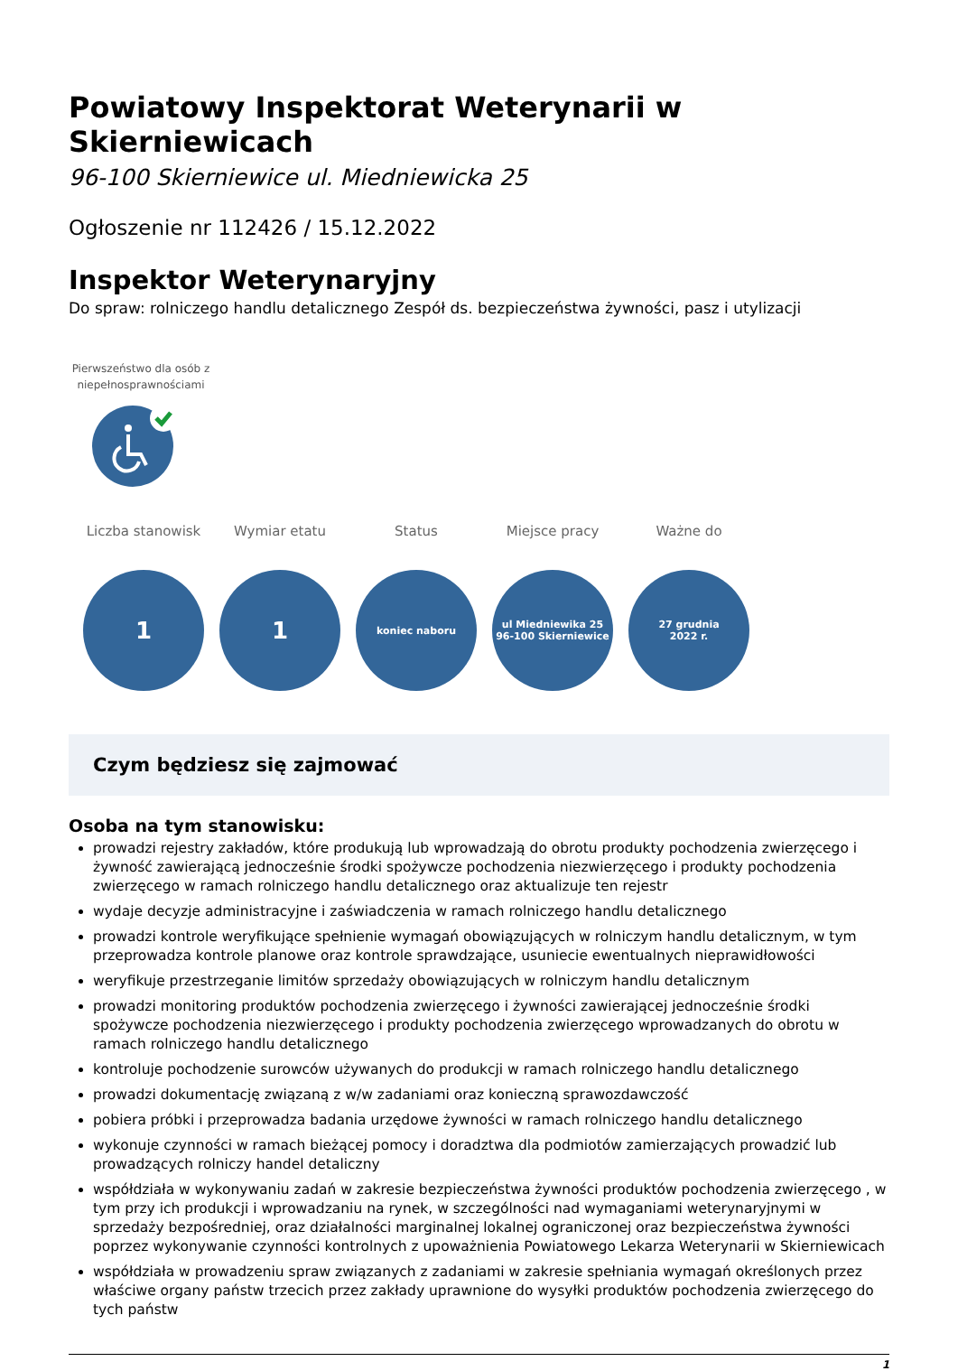Powiatowy Inspektorat Weterynarii w Skierniewicach
96-100 Skierniewice ul. Miedniewicka 25
Ogłoszenie nr 112426 / 15.12.2022
Inspektor Weterynaryjny
Do spraw: rolniczego handlu detalicznego Zespół ds. bezpieczeństwa żywności, pasz i utylizacji
Pierwszeństwo dla osób z niepełnosprawnościami
Liczba stanowisk
1
Wymiar etatu
1
Status
koniec naboru
Miejsce pracy
ul Miedniewika 25
96-100 Skierniewice
Ważne do
27 grudnia
2022 r.
Czym będziesz się zajmować
Osoba na tym stanowisku:
prowadzi rejestry zakładów, które produkują lub wprowadzają do obrotu produkty pochodzenia zwierzęcego i żywność zawierającą jednocześnie środki spożywcze pochodzenia niezwierzęcego i produkty pochodzenia zwierzęcego w ramach rolniczego handlu detalicznego oraz aktualizuje ten rejestr
wydaje decyzje administracyjne i zaświadczenia w ramach rolniczego handlu detalicznego
prowadzi kontrole weryfikujące spełnienie wymagań obowiązujących w rolniczym handlu detalicznym, w tym przeprowadza kontrole planowe oraz kontrole sprawdzające, usuniecie ewentualnych nieprawidłowości
weryfikuje przestrzeganie limitów sprzedaży obowiązujących w rolniczym handlu detalicznym
prowadzi monitoring produktów pochodzenia zwierzęcego i żywności zawierającej jednocześnie środki spożywcze pochodzenia niezwierzęcego i produkty pochodzenia zwierzęcego wprowadzanych do obrotu w ramach rolniczego handlu detalicznego
kontroluje pochodzenie surowców używanych do produkcji w ramach rolniczego handlu detalicznego
prowadzi dokumentację związaną z w/w zadaniami oraz konieczną sprawozdawczość
pobiera próbki i przeprowadza badania urzędowe żywności w ramach rolniczego handlu detalicznego
wykonuje czynności w ramach bieżącej pomocy i doradztwa dla podmiotów zamierzających prowadzić lub prowadzących rolniczy handel detaliczny
współdziała w wykonywaniu zadań w zakresie bezpieczeństwa żywności produktów pochodzenia zwierzęcego , w tym przy ich produkcji i wprowadzaniu na rynek, w szczególności nad wymaganiami weterynaryjnymi w sprzedaży bezpośredniej, oraz działalności marginalnej lokalnej ograniczonej oraz bezpieczeństwa żywności poprzez wykonywanie czynności kontrolnych z upoważnienia Powiatowego Lekarza Weterynarii w Skierniewicach
współdziała w prowadzeniu spraw związanych z zadaniami w zakresie spełniania wymagań określonych przez właściwe organy państw trzecich przez zakłady uprawnione do wysyłki produktów pochodzenia zwierzęcego do tych państw
1